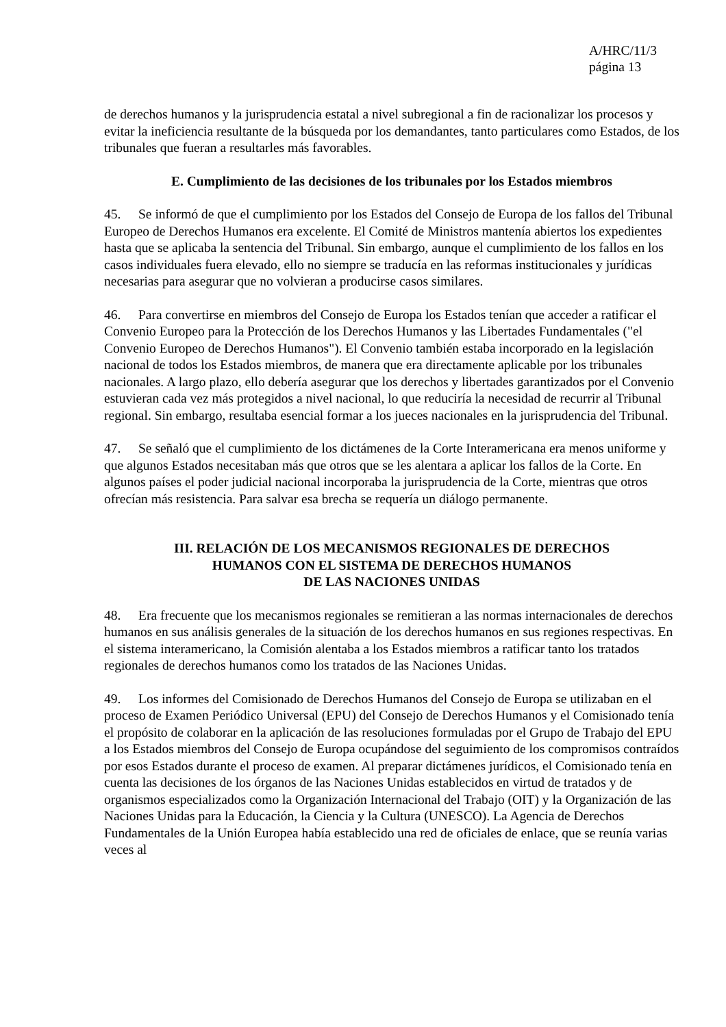A/HRC/11/3
página 13
de derechos humanos y la jurisprudencia estatal a nivel subregional a fin de racionalizar los procesos y evitar la ineficiencia resultante de la búsqueda por los demandantes, tanto particulares como Estados, de los tribunales que fueran a resultarles más favorables.
E. Cumplimiento de las decisiones de los tribunales por los Estados miembros
45. Se informó de que el cumplimiento por los Estados del Consejo de Europa de los fallos del Tribunal Europeo de Derechos Humanos era excelente. El Comité de Ministros mantenía abiertos los expedientes hasta que se aplicaba la sentencia del Tribunal. Sin embargo, aunque el cumplimiento de los fallos en los casos individuales fuera elevado, ello no siempre se traducía en las reformas institucionales y jurídicas necesarias para asegurar que no volvieran a producirse casos similares.
46. Para convertirse en miembros del Consejo de Europa los Estados tenían que acceder a ratificar el Convenio Europeo para la Protección de los Derechos Humanos y las Libertades Fundamentales ("el Convenio Europeo de Derechos Humanos"). El Convenio también estaba incorporado en la legislación nacional de todos los Estados miembros, de manera que era directamente aplicable por los tribunales nacionales. A largo plazo, ello debería asegurar que los derechos y libertades garantizados por el Convenio estuvieran cada vez más protegidos a nivel nacional, lo que reduciría la necesidad de recurrir al Tribunal regional. Sin embargo, resultaba esencial formar a los jueces nacionales en la jurisprudencia del Tribunal.
47. Se señaló que el cumplimiento de los dictámenes de la Corte Interamericana era menos uniforme y que algunos Estados necesitaban más que otros que se les alentara a aplicar los fallos de la Corte. En algunos países el poder judicial nacional incorporaba la jurisprudencia de la Corte, mientras que otros ofrecían más resistencia. Para salvar esa brecha se requería un diálogo permanente.
III. RELACIÓN DE LOS MECANISMOS REGIONALES DE DERECHOS
HUMANOS CON EL SISTEMA DE DERECHOS HUMANOS
DE LAS NACIONES UNIDAS
48. Era frecuente que los mecanismos regionales se remitieran a las normas internacionales de derechos humanos en sus análisis generales de la situación de los derechos humanos en sus regiones respectivas. En el sistema interamericano, la Comisión alentaba a los Estados miembros a ratificar tanto los tratados regionales de derechos humanos como los tratados de las Naciones Unidas.
49. Los informes del Comisionado de Derechos Humanos del Consejo de Europa se utilizaban en el proceso de Examen Periódico Universal (EPU) del Consejo de Derechos Humanos y el Comisionado tenía el propósito de colaborar en la aplicación de las resoluciones formuladas por el Grupo de Trabajo del EPU a los Estados miembros del Consejo de Europa ocupándose del seguimiento de los compromisos contraídos por esos Estados durante el proceso de examen. Al preparar dictámenes jurídicos, el Comisionado tenía en cuenta las decisiones de los órganos de las Naciones Unidas establecidos en virtud de tratados y de organismos especializados como la Organización Internacional del Trabajo (OIT) y la Organización de las Naciones Unidas para la Educación, la Ciencia y la Cultura (UNESCO). La Agencia de Derechos Fundamentales de la Unión Europea había establecido una red de oficiales de enlace, que se reunía varias veces al